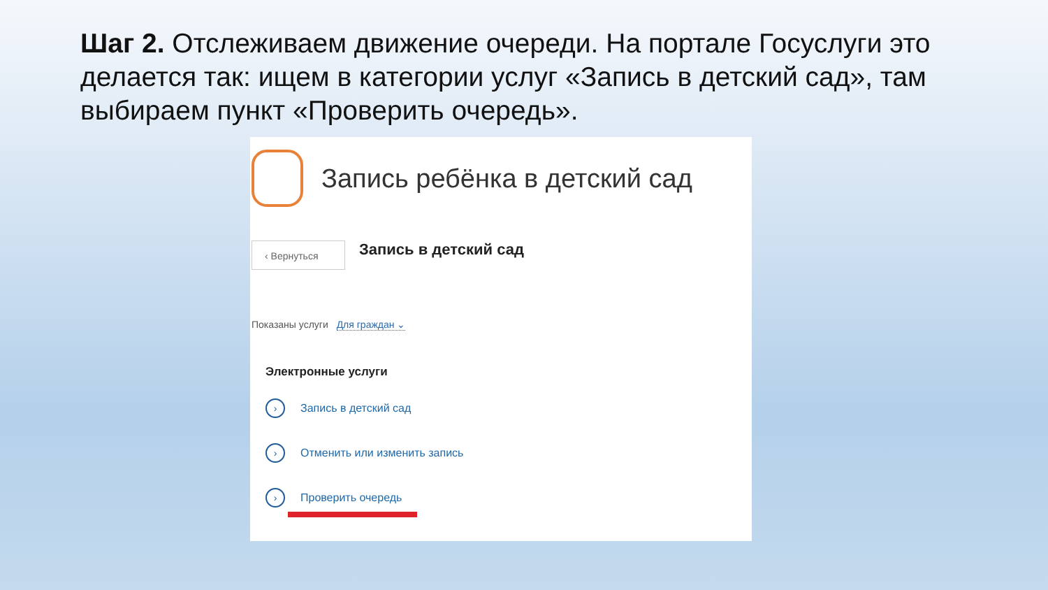Шаг 2. Отслеживаем движение очереди. На портале Госуслуги это делается так: ищем в категории услуг «Запись в детский сад», там выбираем пункт «Проверить очередь».
Запись ребёнка в детский сад
‹ Вернуться
Запись в детский сад
Показаны услуги Для граждан ⌄
Электронные услуги
›
Запись в детский сад
›
Отменить или изменить запись
›
Проверить очередь